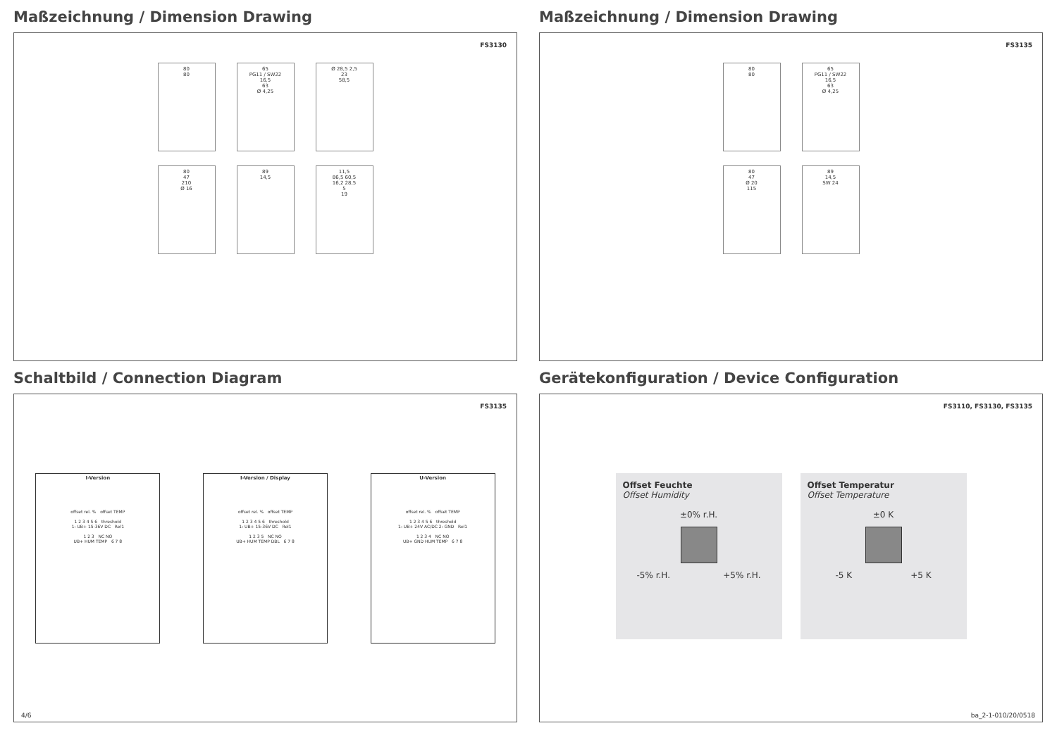Maßzeichnung / Dimension Drawing
FS3130
80
80
65
PG11 / SW22
16,5
63
Ø 4,25
Ø 28,5 2,5
23
58,5
80
47
210
Ø 16
89
14,5
11,5
86,5 60,5
16,2 28,5
5
19
Maßzeichnung / Dimension Drawing
FS3135
80
80
65
PG11 / SW22
16,5
63
Ø 4,25
80
47
Ø 20
115
89
14,5
SW 24
Schaltbild / Connection Diagram
FS3135
I-Version
offset rel. % offset TEMP
1 2 3 4 5 6 threshold
1: UB+ 15-36V DC Rel1
1 2 3 NC NO
UB+ HUM TEMP 6 7 8
I-Version / Display
offset rel. % offset TEMP
1 2 3 4 5 6 threshold
1: UB+ 15-36V DC Rel1
1 2 3 5 NC NO
UB+ HUM TEMP DBL 6 7 8
U-Version
offset rel. % offset TEMP
1 2 3 4 5 6 threshold
1: UB+ 24V AC/DC 2: GND Rel1
1 2 3 4 NC NO
UB+ GND HUM TEMP 6 7 8
4/6
Gerätekonfiguration / Device Configuration
FS3110, FS3130, FS3135
Offset Feuchte
Offset Humidity
±0% r.H.
-5% r.H. +5% r.H.
Offset Temperatur
Offset Temperature
±0 K
-5 K +5 K
ba_2-1-010/20/0518